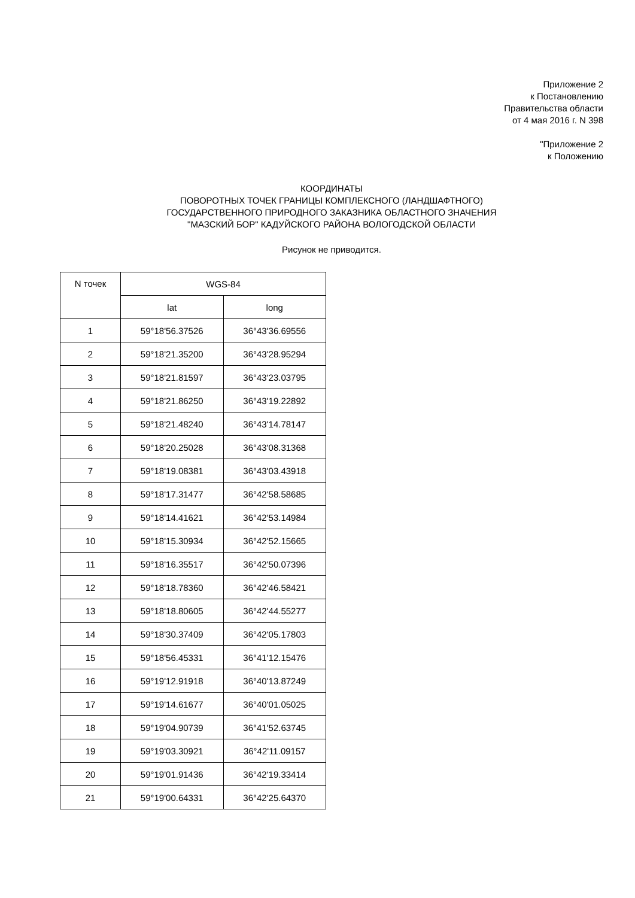Приложение 2
к Постановлению
Правительства области
от 4 мая 2016 г. N 398
"Приложение 2
к Положению
КООРДИНАТЫ
ПОВОРОТНЫХ ТОЧЕК ГРАНИЦЫ КОМПЛЕКСНОГО (ЛАНДШАФТНОГО)
ГОСУДАРСТВЕННОГО ПРИРОДНОГО ЗАКАЗНИКА ОБЛАСТНОГО ЗНАЧЕНИЯ
"МАЗСКИЙ БОР" КАДУЙСКОГО РАЙОНА ВОЛОГОДСКОЙ ОБЛАСТИ
Рисунок не приводится.
| N точек | WGS-84 | |
| --- | --- | --- |
| | lat | long |
| 1 | 59°18'56.37526 | 36°43'36.69556 |
| 2 | 59°18'21.35200 | 36°43'28.95294 |
| 3 | 59°18'21.81597 | 36°43'23.03795 |
| 4 | 59°18'21.86250 | 36°43'19.22892 |
| 5 | 59°18'21.48240 | 36°43'14.78147 |
| 6 | 59°18'20.25028 | 36°43'08.31368 |
| 7 | 59°18'19.08381 | 36°43'03.43918 |
| 8 | 59°18'17.31477 | 36°42'58.58685 |
| 9 | 59°18'14.41621 | 36°42'53.14984 |
| 10 | 59°18'15.30934 | 36°42'52.15665 |
| 11 | 59°18'16.35517 | 36°42'50.07396 |
| 12 | 59°18'18.78360 | 36°42'46.58421 |
| 13 | 59°18'18.80605 | 36°42'44.55277 |
| 14 | 59°18'30.37409 | 36°42'05.17803 |
| 15 | 59°18'56.45331 | 36°41'12.15476 |
| 16 | 59°19'12.91918 | 36°40'13.87249 |
| 17 | 59°19'14.61677 | 36°40'01.05025 |
| 18 | 59°19'04.90739 | 36°41'52.63745 |
| 19 | 59°19'03.30921 | 36°42'11.09157 |
| 20 | 59°19'01.91436 | 36°42'19.33414 |
| 21 | 59°19'00.64331 | 36°42'25.64370 |